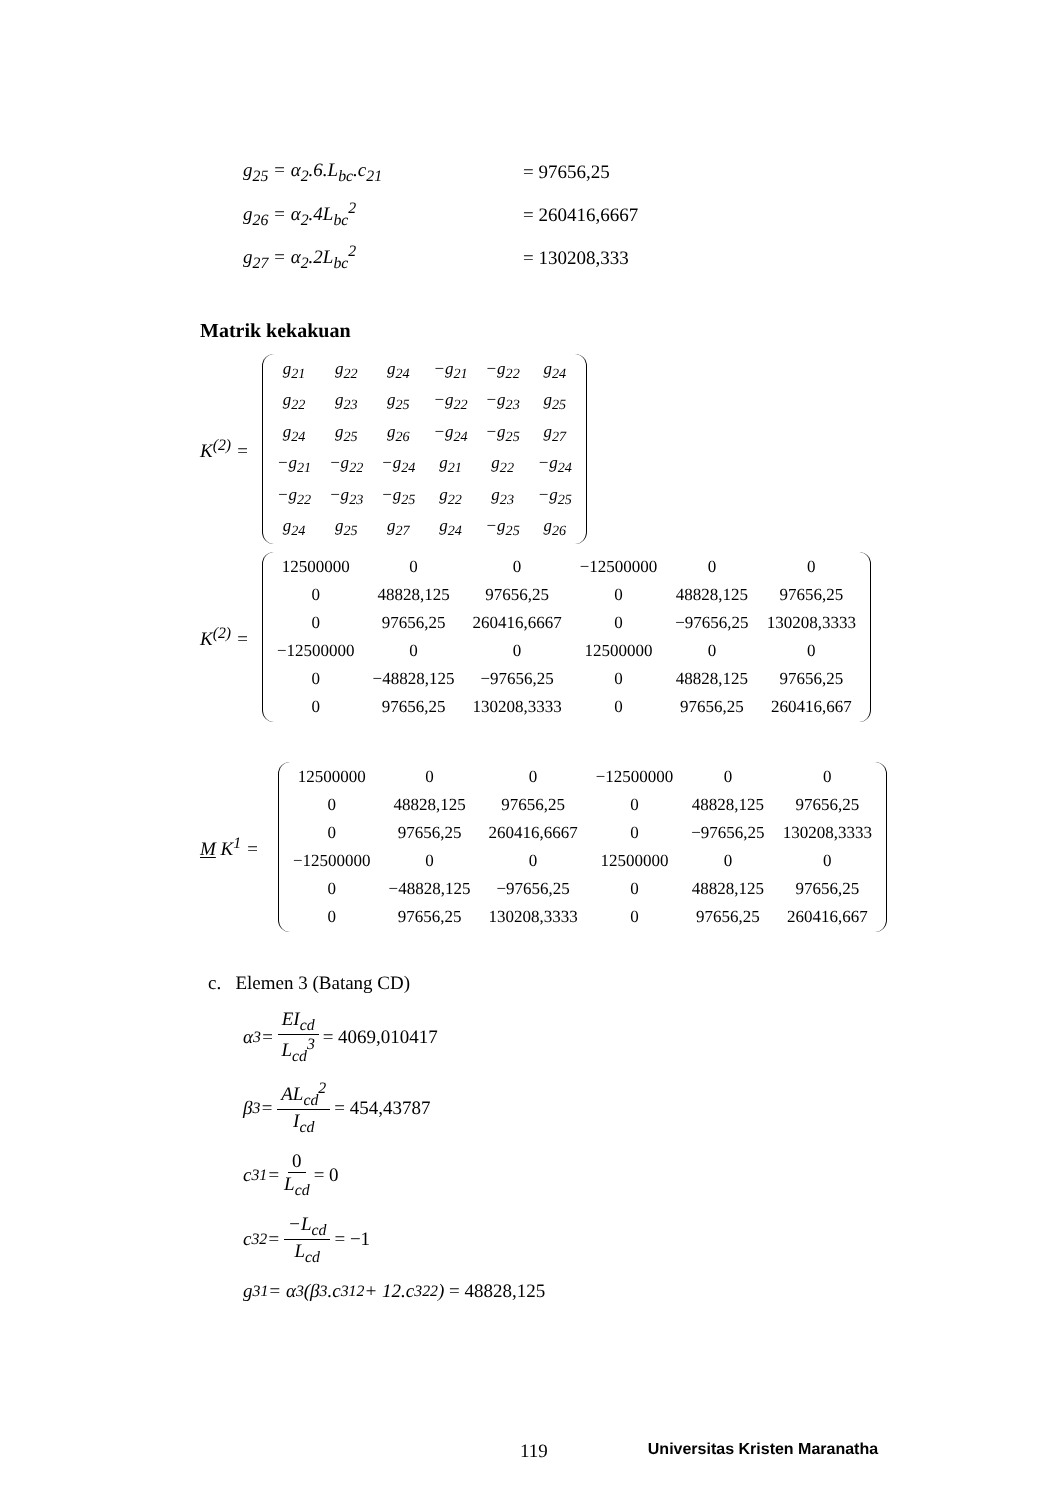g<sub>25</sub> = α<sub>2</sub>.6.L<sub>bc</sub>.c<sub>21</sub> = 97656,25
g<sub>26</sub> = α<sub>2</sub>.4L<sub>bc</sub><sup>2</sup> = 260416,6667
g<sub>27</sub> = α<sub>2</sub>.2L<sub>bc</sub><sup>2</sup> = 130208,333
Matrik kekakuan
K<sup>(2)</sup> =
| g<sub>21</sub> | g<sub>22</sub> | g<sub>24</sub> | −g<sub>21</sub> | −g<sub>22</sub> | g<sub>24</sub> |
| g<sub>22</sub> | g<sub>23</sub> | g<sub>25</sub> | −g<sub>22</sub> | −g<sub>23</sub> | g<sub>25</sub> |
| g<sub>24</sub> | g<sub>25</sub> | g<sub>26</sub> | −g<sub>24</sub> | −g<sub>25</sub> | g<sub>27</sub> |
| −g<sub>21</sub> | −g<sub>22</sub> | −g<sub>24</sub> | g<sub>21</sub> | g<sub>22</sub> | −g<sub>24</sub> |
| −g<sub>22</sub> | −g<sub>23</sub> | −g<sub>25</sub> | g<sub>22</sub> | g<sub>23</sub> | −g<sub>25</sub> |
| g<sub>24</sub> | g<sub>25</sub> | g<sub>27</sub> | g<sub>24</sub> | −g<sub>25</sub> | g<sub>26</sub> |
K<sup>(2)</sup> =
| 12500000 | 0 | 0 | −12500000 | 0 | 0 |
| 0 | 48828,125 | 97656,25 | 0 | 48828,125 | 97656,25 |
| 0 | 97656,25 | 260416,6667 | 0 | −97656,25 | 130208,3333 |
| −12500000 | 0 | 0 | 12500000 | 0 | 0 |
| 0 | −48828,125 | −97656,25 | 0 | 48828,125 | 97656,25 |
| 0 | 97656,25 | 130208,3333 | 0 | 97656,25 | 260416,667 |
M K<sup>1</sup> =
| 12500000 | 0 | 0 | −12500000 | 0 | 0 |
| 0 | 48828,125 | 97656,25 | 0 | 48828,125 | 97656,25 |
| 0 | 97656,25 | 260416,6667 | 0 | −97656,25 | 130208,3333 |
| −12500000 | 0 | 0 | 12500000 | 0 | 0 |
| 0 | −48828,125 | −97656,25 | 0 | 48828,125 | 97656,25 |
| 0 | 97656,25 | 130208,3333 | 0 | 97656,25 | 260416,667 |
c. Elemen 3 (Batang CD)
α<sub>3</sub> = EI<sub>cd</sub> L<sub>cd</sub><sup>3</sup> = 4069,010417
β<sub>3</sub> = AL<sub>cd</sub><sup>2</sup> I<sub>cd</sub> = 454,43787
c<sub>31</sub> = 0 L<sub>cd</sub> = 0
c<sub>32</sub> = −L<sub>cd</sub> L<sub>cd</sub> = −1
g<sub>31</sub> = α<sub>3</sub>(β<sub>3</sub>.c<sub>31</sub><sup>2</sup> + 12.c<sub>32</sub><sup>2</sup>) = 48828,125
119 Universitas Kristen Maranatha